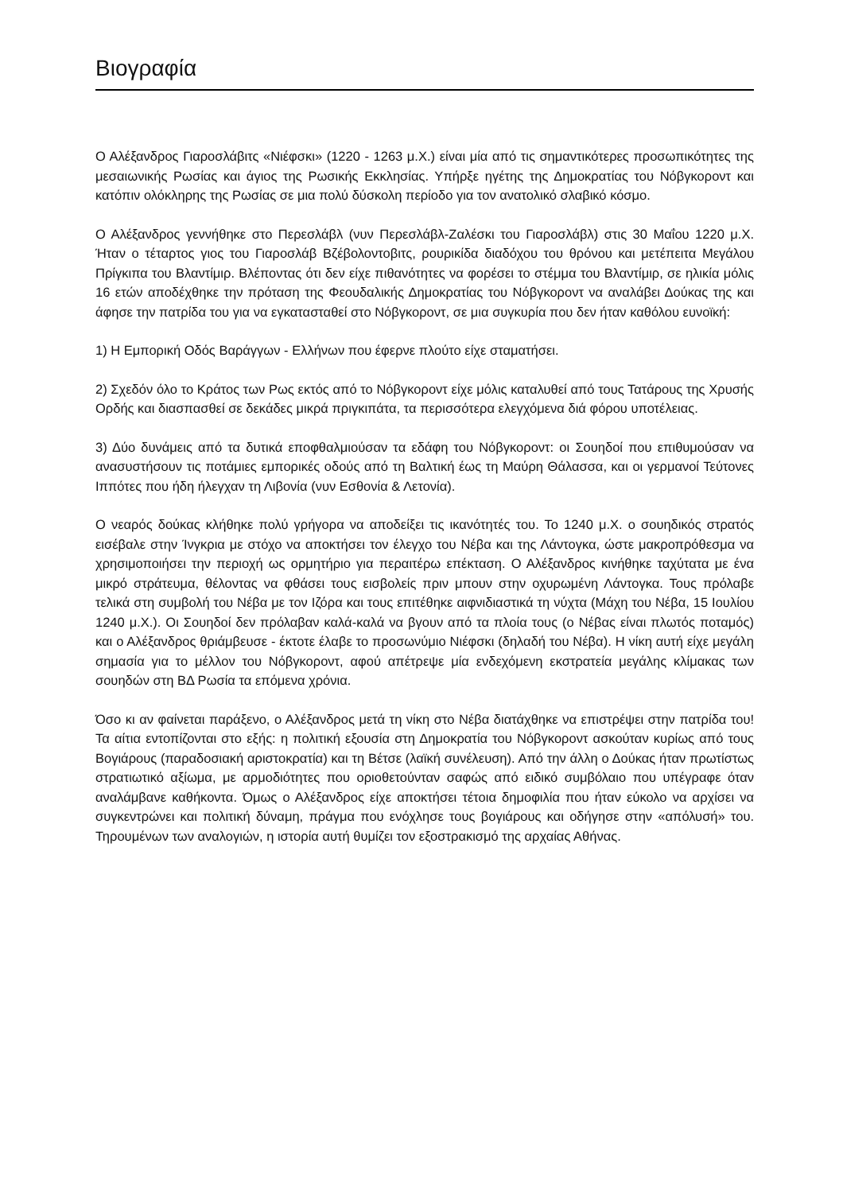Βιογραφία
Ο Αλέξανδρος Γιαροσλάβιτς «Νιέφσκι» (1220 - 1263 μ.Χ.) είναι μία από τις σημαντικότερες προσωπικότητες της μεσαιωνικής Ρωσίας και άγιος της Ρωσικής Εκκλησίας. Υπήρξε ηγέτης της Δημοκρατίας του Νόβγκοροντ και κατόπιν ολόκληρης της Ρωσίας σε μια πολύ δύσκολη περίοδο για τον ανατολικό σλαβικό κόσμο.
Ο Αλέξανδρος γεννήθηκε στο Περεσλάβλ (νυν Περεσλάβλ-Ζαλέσκι του Γιαροσλάβλ) στις 30 Μαΐου 1220 μ.Χ. Ήταν ο τέταρτος γιος του Γιαροσλάβ Βζέβολοντοβιτς, ρουρικίδα διαδόχου του θρόνου και μετέπειτα Μεγάλου Πρίγκιπα του Βλαντίμιρ. Βλέποντας ότι δεν είχε πιθανότητες να φορέσει το στέμμα του Βλαντίμιρ, σε ηλικία μόλις 16 ετών αποδέχθηκε την πρόταση της Φεουδαλικής Δημοκρατίας του Νόβγκοροντ να αναλάβει Δούκας της και άφησε την πατρίδα του για να εγκατασταθεί στο Νόβγκοροντ, σε μια συγκυρία που δεν ήταν καθόλου ευνοϊκή:
1) Η Εμπορική Οδός Βαράγγων - Ελλήνων που έφερνε πλούτο είχε σταματήσει.
2) Σχεδόν όλο το Κράτος των Ρως εκτός από το Νόβγκοροντ είχε μόλις καταλυθεί από τους Τατάρους της Χρυσής Ορδής και διασπασθεί σε δεκάδες μικρά πριγκιπάτα, τα περισσότερα ελεγχόμενα διά φόρου υποτέλειας.
3) Δύο δυνάμεις από τα δυτικά εποφθαλμιούσαν τα εδάφη του Νόβγκοροντ: οι Σουηδοί που επιθυμούσαν να ανασυστήσουν τις ποτάμιες εμπορικές οδούς από τη Βαλτική έως τη Μαύρη Θάλασσα, και οι γερμανοί Τεύτονες Ιππότες που ήδη ήλεγχαν τη Λιβονία (νυν Εσθονία & Λετονία).
Ο νεαρός δούκας κλήθηκε πολύ γρήγορα να αποδείξει τις ικανότητές του. Το 1240 μ.Χ. ο σουηδικός στρατός εισέβαλε στην Ίνγκρια με στόχο να αποκτήσει τον έλεγχο του Νέβα και της Λάντογκα, ώστε μακροπρόθεσμα να χρησιμοποιήσει την περιοχή ως ορμητήριο για περαιτέρω επέκταση. Ο Αλέξανδρος κινήθηκε ταχύτατα με ένα μικρό στράτευμα, θέλοντας να φθάσει τους εισβολείς πριν μπουν στην οχυρωμένη Λάντογκα. Τους πρόλαβε τελικά στη συμβολή του Νέβα με τον Ιζόρα και τους επιτέθηκε αιφνιδιαστικά τη νύχτα (Μάχη του Νέβα, 15 Ιουλίου 1240 μ.Χ.). Οι Σουηδοί δεν πρόλαβαν καλά-καλά να βγουν από τα πλοία τους (ο Νέβας είναι πλωτός ποταμός) και ο Αλέξανδρος θριάμβευσε - έκτοτε έλαβε το προσωνύμιο Νιέφσκι (δηλαδή του Νέβα). Η νίκη αυτή είχε μεγάλη σημασία για το μέλλον του Νόβγκοροντ, αφού απέτρεψε μία ενδεχόμενη εκστρατεία μεγάλης κλίμακας των σουηδών στη ΒΔ Ρωσία τα επόμενα χρόνια.
Όσο κι αν φαίνεται παράξενο, ο Αλέξανδρος μετά τη νίκη στο Νέβα διατάχθηκε να επιστρέψει στην πατρίδα του! Τα αίτια εντοπίζονται στο εξής: η πολιτική εξουσία στη Δημοκρατία του Νόβγκοροντ ασκούταν κυρίως από τους Βογιάρους (παραδοσιακή αριστοκρατία) και τη Βέτσε (λαϊκή συνέλευση). Από την άλλη ο Δούκας ήταν πρωτίστως στρατιωτικό αξίωμα, με αρμοδιότητες που οριοθετούνταν σαφώς από ειδικό συμβόλαιο που υπέγραφε όταν αναλάμβανε καθήκοντα. Όμως ο Αλέξανδρος είχε αποκτήσει τέτοια δημοφιλία που ήταν εύκολο να αρχίσει να συγκεντρώνει και πολιτική δύναμη, πράγμα που ενόχλησε τους βογιάρους και οδήγησε στην «απόλυσή» του. Τηρουμένων των αναλογιών, η ιστορία αυτή θυμίζει τον εξοστρακισμό της αρχαίας Αθήνας.